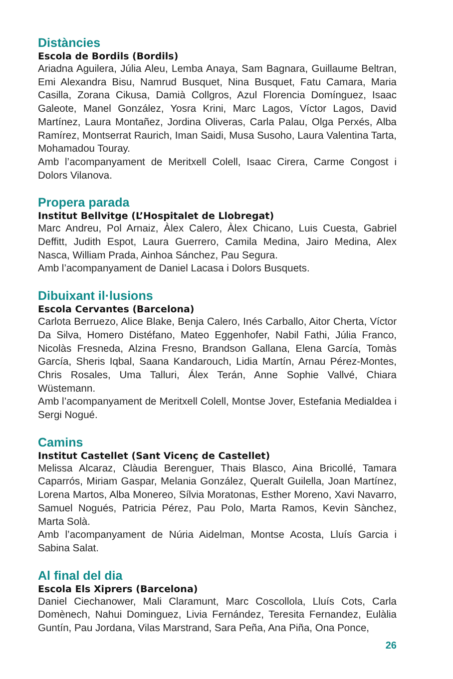Distàncies
Escola de Bordils (Bordils)
Ariadna Aguilera, Júlia Aleu, Lemba Anaya, Sam Bagnara, Guillaume Bel­tran, Emi Alexandra Bisu, Namrud Busquet, Nina Busquet, Fatu Camara, Maria Casilla, Zorana Cikusa, Damià Collgros, Azul Florencia Domínguez, Isaac Galeote, Manel González, Yosra Krini, Marc Lagos, Víctor Lagos, David Martínez, Laura Montañez, Jordina Oliveras, Carla Palau, Olga Per­xés, Alba Ramírez, Montserrat Raurich, Iman Saidi, Musa Susoho, Laura Valentina Tarta, Mohamadou Touray.
Amb l’acompanyament de Meritxell Colell, Isaac Cirera, Carme Congost i Dolors Vilanova.
Propera parada
Institut Bellvitge (L’Hospitalet de Llobregat)
Marc Andreu, Pol Arnaiz, Àlex Calero, Àlex Chicano, Luis Cuesta, Gabriel Deffitt, Judith Espot, Laura Guerrero, Camila Medina, Jairo Medina, Alex Nasca, William Prada, Ainhoa Sánchez, Pau Segura.
Amb l’acompanyament de Daniel Lacasa i Dolors Busquets.
Dibuixant il·lusions
Escola Cervantes (Barcelona)
Carlota Berruezo, Alice Blake, Benja Calero, Inés Carballo, Aitor Cherta, Víctor Da Silva, Homero Distéfano, Mateo Eggenhofer, Nabil Fathi, Júlia Franco, Nicolàs Fresneda, Alzina Fresno, Brandson Gallana, Elena García, Tomàs García, Sheris Iqbal, Saana Kandarouch, Lidia Martín, Arnau Pérez-Montes, Chris Rosales, Uma Talluri, Álex Terán, Anne Sophie Vallvé, Chiara Wüstemann.
Amb l’acompanyament de Meritxell Colell, Montse Jover, Estefania Medial­dea i Sergi Nogué.
Camins
Institut Castellet (Sant Vicenç de Castellet)
Melissa Alcaraz, Clàudia Berenguer, Thais Blasco, Aina Bricollé, Tamara Caparrós, Miriam Gaspar, Melania González, Queralt Guilella, Joan Martí­nez, Lorena Martos, Alba Monereo, Sílvia Moratonas, Esther Moreno, Xavi Navarro, Samuel Nogués, Patricia Pérez, Pau Polo, Marta Ramos, Kevin Sànchez, Marta Solà.
Amb l’acompanyament de Núria Aidelman, Montse Acosta, Lluís Garcia i Sabina Salat.
Al final del dia
Escola Els Xiprers (Barcelona)
Daniel Ciechanower, Mali Claramunt, Marc Coscollola, Lluís Cots, Carla Domènech, Nahui Dominguez, Livia Fernández, Teresita Fernandez, Eulàlia Guntín, Pau Jordana, Vilas Marstrand, Sara Peña, Ana Piña, Ona Ponce,
26